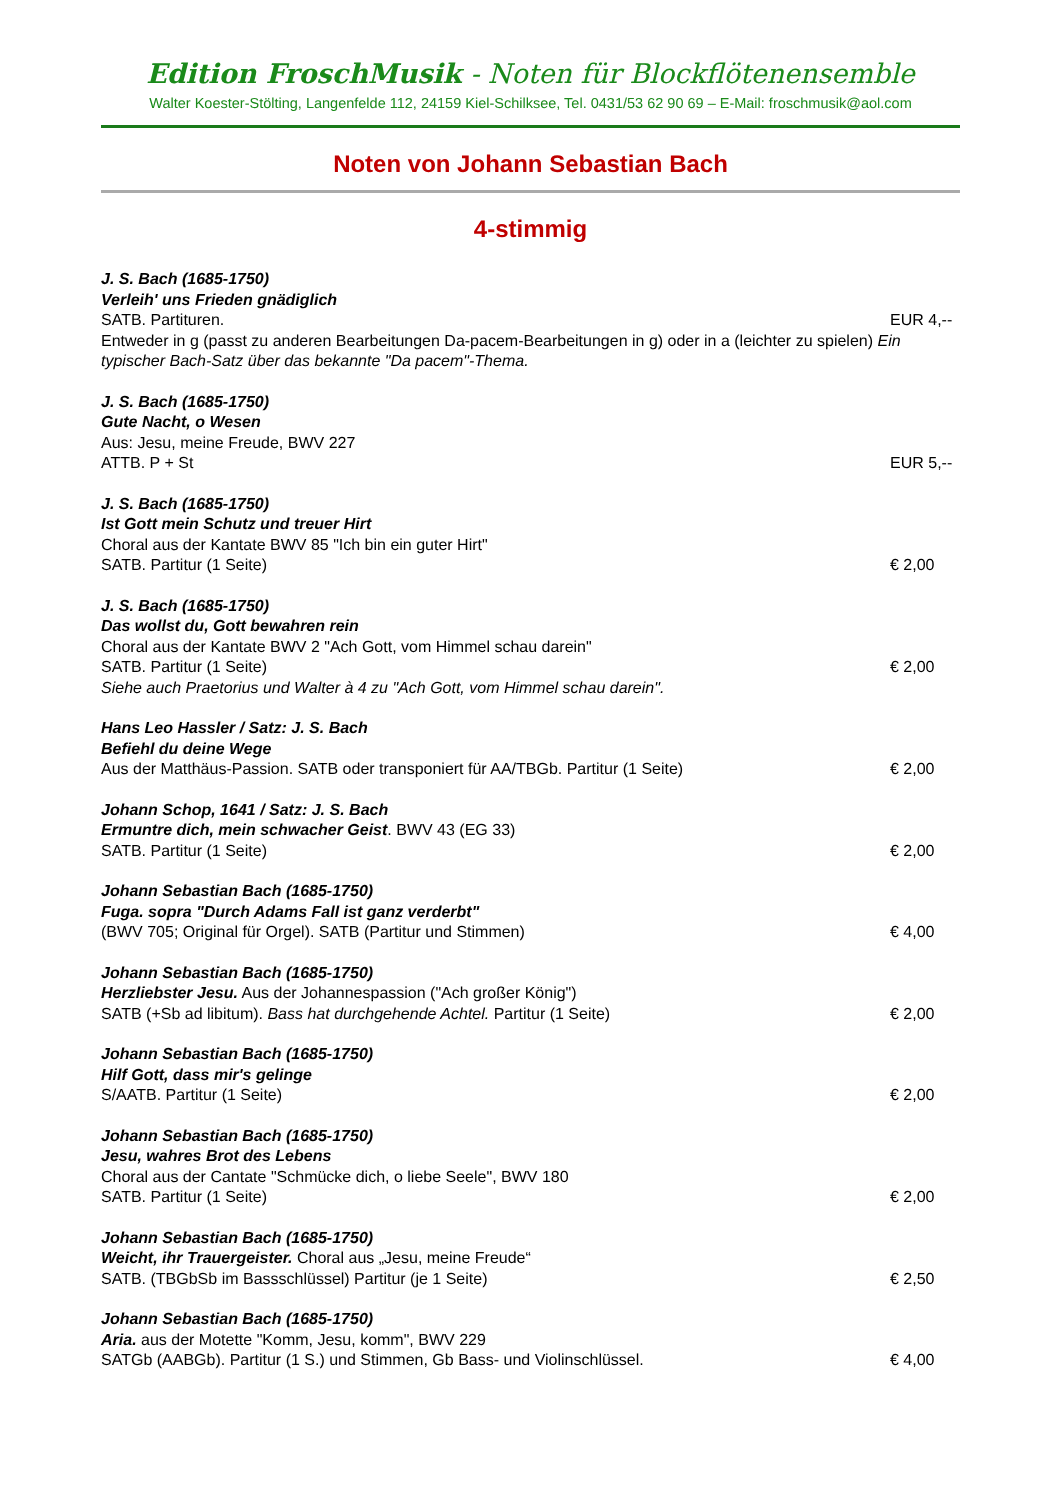Edition FroschMusik - Noten für Blockflötenensemble
Walter Koester-Stölting, Langenfelde 112, 24159 Kiel-Schilksee, Tel. 0431/53 62 90 69 – E-Mail: froschmusik@aol.com
Noten von Johann Sebastian Bach
4-stimmig
J. S. Bach (1685-1750)
Verleih' uns Frieden gnädiglich
SATB. Partituren. EUR 4,--
Entweder in g (passt zu anderen Bearbeitungen Da-pacem-Bearbeitungen in g) oder in a (leichter zu spielen) Ein typischer Bach-Satz über das bekannte "Da pacem"-Thema.
J. S. Bach (1685-1750)
Gute Nacht, o Wesen
Aus: Jesu, meine Freude, BWV 227
ATTB. P + St EUR 5,--
J. S. Bach (1685-1750)
Ist Gott mein Schutz und treuer Hirt
Choral aus der Kantate BWV 85 "Ich bin ein guter Hirt"
SATB. Partitur (1 Seite) € 2,00
J. S. Bach (1685-1750)
Das wollst du, Gott bewahren rein
Choral aus der Kantate BWV 2 "Ach Gott, vom Himmel schau darein"
SATB. Partitur (1 Seite) € 2,00
Siehe auch Praetorius und Walter à 4 zu "Ach Gott, vom Himmel schau darein".
Hans Leo Hassler / Satz: J. S. Bach
Befiehl du deine Wege
Aus der Matthäus-Passion. SATB oder transponiert für AA/TBGb. Partitur (1 Seite) € 2,00
Johann Schop, 1641 / Satz: J. S. Bach
Ermuntre dich, mein schwacher Geist. BWV 43 (EG 33)
SATB. Partitur (1 Seite) € 2,00
Johann Sebastian Bach (1685-1750)
Fuga. sopra "Durch Adams Fall ist ganz verderbt"
(BWV 705; Original für Orgel). SATB (Partitur und Stimmen) € 4,00
Johann Sebastian Bach (1685-1750)
Herzliebster Jesu. Aus der Johannespassion ("Ach großer König")
SATB (+Sb ad libitum). Bass hat durchgehende Achtel. Partitur (1 Seite) € 2,00
Johann Sebastian Bach (1685-1750)
Hilf Gott, dass mir's gelinge
S/AATB. Partitur (1 Seite) € 2,00
Johann Sebastian Bach (1685-1750)
Jesu, wahres Brot des Lebens
Choral aus der Cantate "Schmücke dich, o liebe Seele", BWV 180
SATB. Partitur (1 Seite) € 2,00
Johann Sebastian Bach (1685-1750)
Weicht, ihr Trauergeister. Choral aus „Jesu, meine Freude“
SATB. (TBGbSb im Bassschlüssel) Partitur (je 1 Seite) € 2,50
Johann Sebastian Bach (1685-1750)
Aria. aus der Motette "Komm, Jesu, komm", BWV 229
SATGb (AABGb). Partitur (1 S.) und Stimmen, Gb Bass- und Violinschlüssel. € 4,00